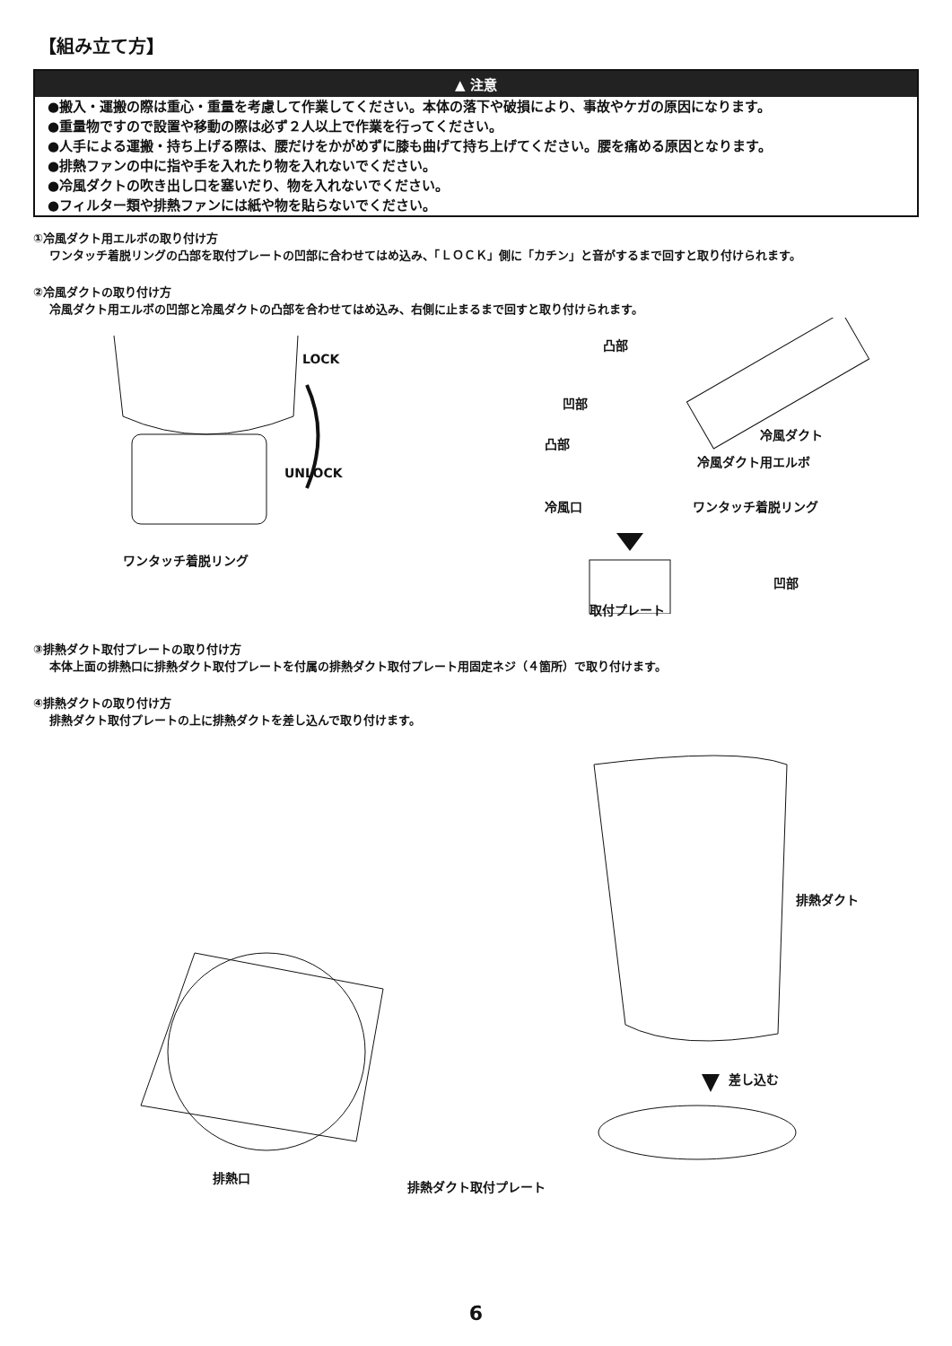【組み立て方】
▲ 注意
●搬入・運搬の際は重心・重量を考慮して作業してください。本体の落下や破損により、事故やケガの原因になります。
●重量物ですので設置や移動の際は必ず２人以上で作業を行ってください。
●人手による運搬・持ち上げる際は、腰だけをかがめずに膝も曲げて持ち上げてください。腰を痛める原因となります。
●排熱ファンの中に指や手を入れたり物を入れないでください。
●冷風ダクトの吹き出し口を塞いだり、物を入れないでください。
●フィルター類や排熱ファンには紙や物を貼らないでください。
①冷風ダクト用エルボの取り付け方
ワンタッチ着脱リングの凸部を取付プレートの凹部に合わせてはめ込み、「ＬＯＣＫ」側に「カチン」と音がするまで回すと取り付けられます。
②冷風ダクトの取り付け方
冷風ダクト用エルボの凹部と冷風ダクトの凸部を合わせてはめ込み、右側に止まるまで回すと取り付けられます。
LOCK
UNLOCK
ワンタッチ着脱リング
凸部
凹部
冷風ダクト
凸部
冷風ダクト用エルボ
冷風口 ワンタッチ着脱リング
凹部
取付プレート
③排熱ダクト取付プレートの取り付け方
本体上面の排熱口に排熱ダクト取付プレートを付属の排熱ダクト取付プレート用固定ネジ（４箇所）で取り付けます。
④排熱ダクトの取り付け方
排熱ダクト取付プレートの上に排熱ダクトを差し込んで取り付けます。
排熱ダクト
差し込む
排熱口
排熱ダクト取付プレート
6